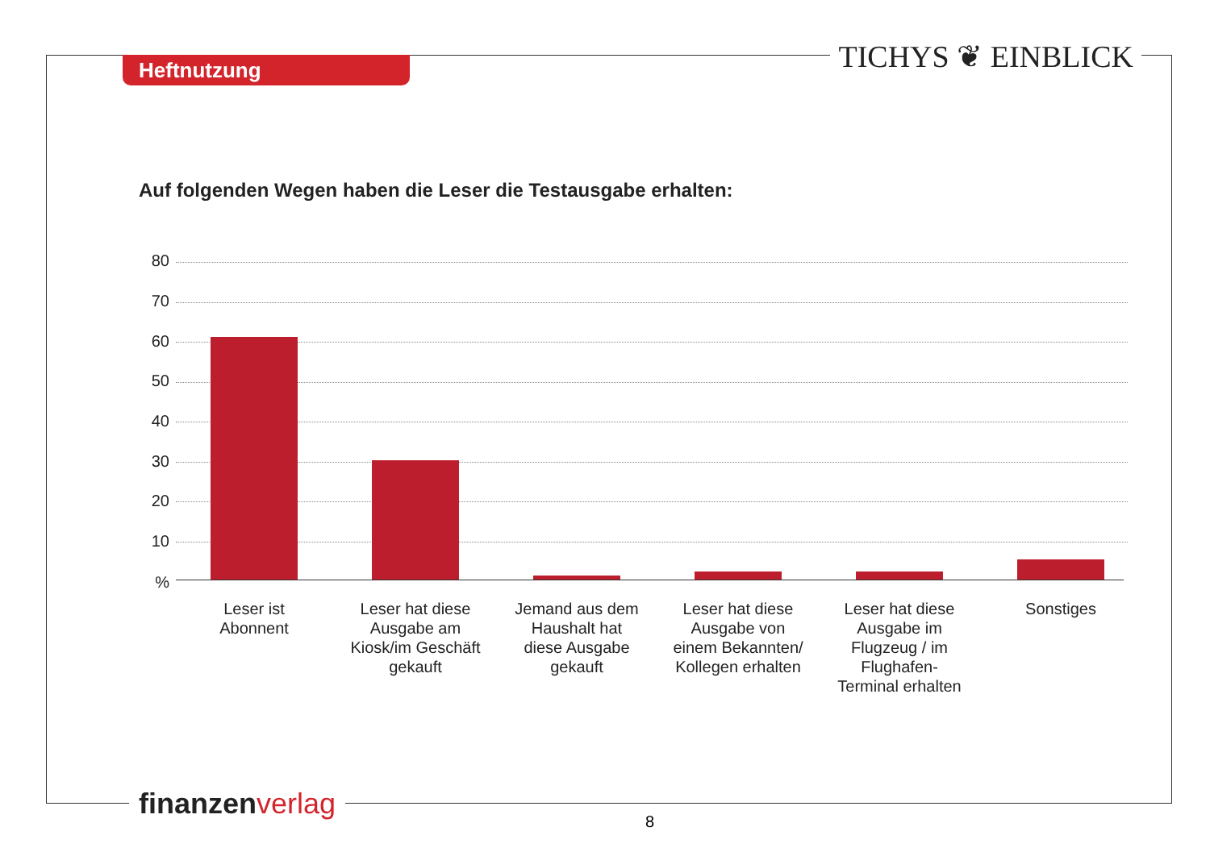Heftnutzung TICHYS ❦ EINBLICK
Auf folgenden Wegen haben die Leser die Testausgabe erhalten:
80
70
60
50
40
30
20
10
%
Leser ist
Abonnent
Leser hat diese
Ausgabe am
Kiosk/im Geschäft
gekauft
Jemand aus dem
Haushalt hat
diese Ausgabe
gekauft
Leser hat diese
Ausgabe von
einem Bekannten/
Kollegen erhalten
Leser hat diese
Ausgabe im
Flugzeug / im
Flughafen-
Terminal erhalten
Sonstiges
finanzen verlag
8